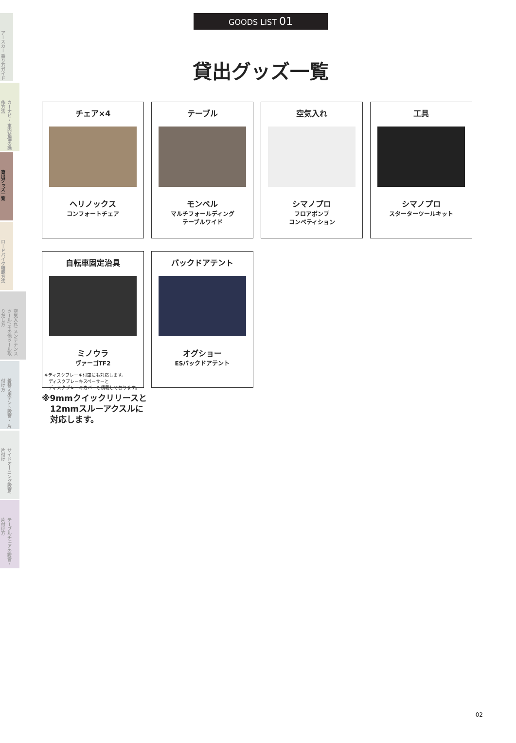アースカー 乗り方ガイド
カーナビ・ 車内装備の操作方法
貸出グッズ一覧
ロードバイク積載方法
空気入れ/ メンテナンスツール/ その他ツール取りだし方
着替え用テント設営・ 片付け方
サイドオーニング設営/ 片付け
テーブルチェアの設営・ 片付け方
GOODS LIST 01
貸出グッズ一覧
チェア×4
ヘリノックス
コンフォートチェア
テーブル
モンベル
マルチフォールディング
テーブルワイド
空気入れ
シマノプロ
フロアポンプ
コンペティション
工具
シマノプロ
スターターツールキット
自転車固定治具
ミノウラ
ヴァーゴTF2
※ディスクブレーキ付車にも対応します。
　ディスクブレーキスペーサーと
　ディスクブレーキカバーも積載しております。
バックドアテント
オグショー
ESバックドアテント
※9mmクイックリリースと
　12mmスルーアクスルに
　対応します。
02